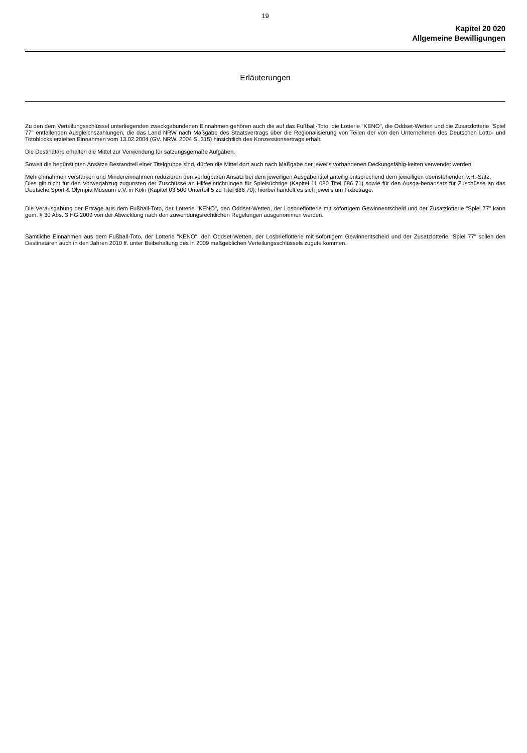19
Kapitel 20 020
Allgemeine Bewilligungen
Erläuterungen
Zu den dem Verteilungsschlüssel unterliegenden zweckgebundenen Einnahmen gehören auch die auf das Fußball-Toto, die Lotterie "KENO", die Oddset-Wetten und die Zusatzlotterie "Spiel 77" entfallenden Ausgleichszahlungen, die das Land NRW nach Maßgabe des Staatsvertrags über die Regionalisierung von Teilen der von den Unternehmen des Deutschen Lotto- und Totoblocks erzielten Einnahmen vom 13.02.2004 (GV. NRW. 2004 S. 315) hinsichtlich des Konzessionsertrags erhält.
Die Destinatäre erhalten die Mittel zur Verwendung für satzungsgemäße Aufgaben.
Soweit die begünstigten Ansätze Bestandteil einer Titelgruppe sind, dürfen die Mittel dort auch nach Maßgabe der jeweils vorhandenen Deckungsfähig-keiten verwendet werden.
Mehreinnahmen verstärken und Mindereinnahmen reduzieren den verfügbaren Ansatz bei dem jeweiligen Ausgabentitel anteilig entsprechend dem jeweiligen obenstehenden v.H.-Satz.
Dies gilt nicht für den Vorwegabzug zugunsten der Zuschüsse an Hilfeeinrichtungen für Spielsüchtige (Kapitel 11 080 Titel 686 71) sowie für den Ausga-benansatz für Zuschüsse an das Deutsche Sport & Olympia Museum e.V. in Köln (Kapitel 03 500 Unterteil 5 zu Titel 686 70); hierbei handelt es sich jeweils um Fixbeträge.
Die Verausgabung der Erträge aus dem Fußball-Toto, der Lotterie "KENO", den Oddset-Wetten, der Losbrieflotterie mit sofortigem Gewinnentscheid und der Zusatzlotterie "Spiel 77" kann gem. § 30 Abs. 3 HG 2009 von der Abwicklung nach den zuwendungsrechtlichen Regelungen ausgenommen werden.
Sämtliche Einnahmen aus dem Fußball-Toto, der Lotterie "KENO", den Oddset-Wetten, der Losbrieflotterie mit sofortigem Gewinnentscheid und der Zusatzlotterie "Spiel 77" sollen den Destinatären auch in den Jahren 2010 ff. unter Beibehaltung des in 2009 maßgeblichen Verteilungsschlüssels zugute kommen.